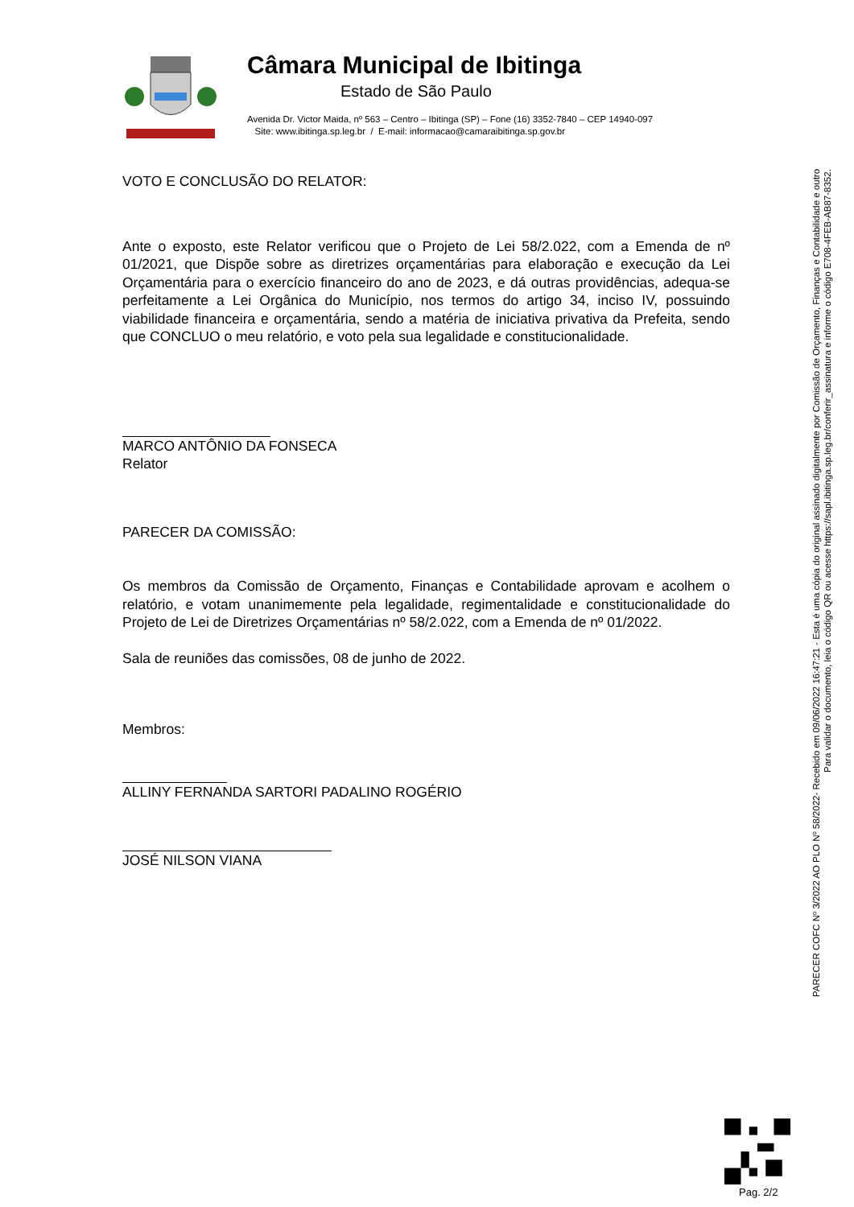Câmara Municipal de Ibitinga
Estado de São Paulo
Avenida Dr. Victor Maida, nº 563 – Centro – Ibitinga (SP) – Fone (16) 3352-7840 – CEP 14940-097
Site: www.ibitinga.sp.leg.br / E-mail: informacao@camaraibitinga.sp.gov.br
VOTO E CONCLUSÃO DO RELATOR:
Ante o exposto, este Relator verificou que o Projeto de Lei 58/2.022, com a Emenda de nº 01/2021, que Dispõe sobre as diretrizes orçamentárias para elaboração e execução da Lei Orçamentária para o exercício financeiro do ano de 2023, e dá outras providências, adequa-se perfeitamente a Lei Orgânica do Município, nos termos do artigo 34, inciso IV, possuindo viabilidade financeira e orçamentária, sendo a matéria de iniciativa privativa da Prefeita, sendo que CONCLUO o meu relatório, e voto pela sua legalidade e constitucionalidade.
MARCO ANTÔNIO DA FONSECA
Relator
PARECER DA COMISSÃO:
Os membros da Comissão de Orçamento, Finanças e Contabilidade aprovam e acolhem o relatório, e votam unanimemente pela legalidade, regimentalidade e constitucionalidade do Projeto de Lei de Diretrizes Orçamentárias nº 58/2.022, com a Emenda de nº 01/2022.
Sala de reuniões das comissões, 08 de junho de 2022.
Membros:
ALLINY FERNANDA SARTORI PADALINO ROGÉRIO
JOSÉ NILSON VIANA
PARECER COFC Nº 3/2022 AO PLO Nº 58/2022- Recebido em 09/06/2022 16:47:21 - Esta é uma cópia do original assinado digitalmente por Comissão de Orçamento, Finanças e Contabilidade e outro
Para validar o documento, leia o código QR ou acesse https://sapl.ibitinga.sp.leg.br/conferir_assinatura e informe o código E708-4FEB-AB87-8352.
Pag. 2/2